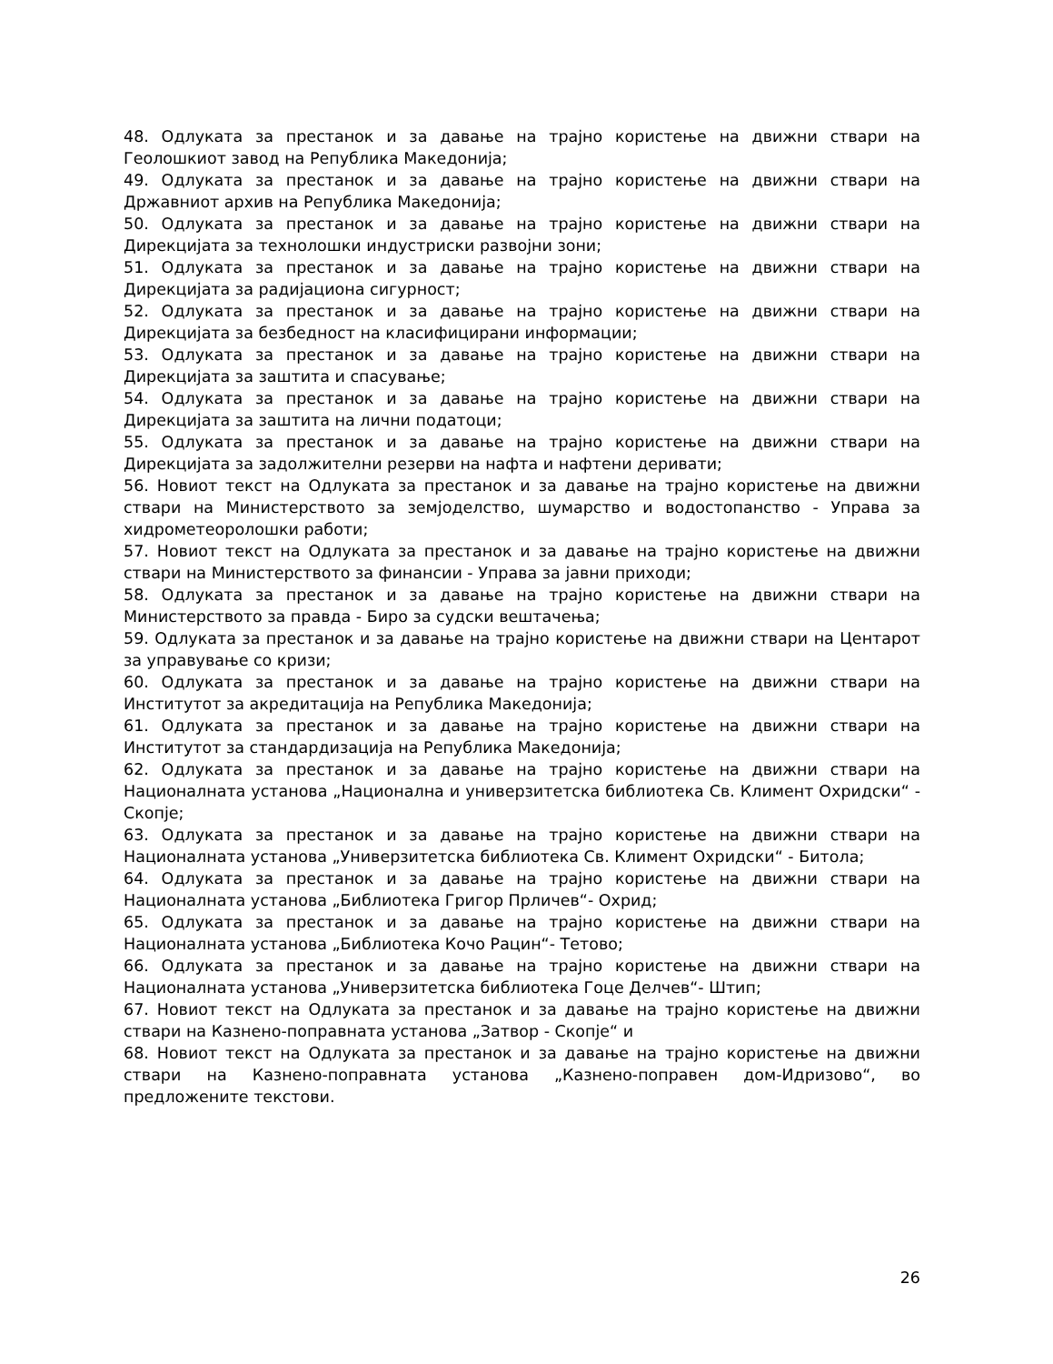48. Одлуката за престанок и за давање на трајно користење на движни ствари на Геолошкиот завод на Република Македонија;
49. Одлуката за престанок и за давање на трајно користење на движни ствари на Државниот архив на Република Македонија;
50. Одлуката за престанок и за давање на трајно користење на движни ствари на Дирекцијата за технолошки индустриски развојни зони;
51. Одлуката за престанок и за давање на трајно користење на движни ствари на Дирекцијата за радијациона сигурност;
52. Одлуката за престанок и за давање на трајно користење на движни ствари на Дирекцијата за безбедност на класифицирани информации;
53. Одлуката за престанок и за давање на трајно користење на движни ствари на Дирекцијата за заштита и спасување;
54. Одлуката за престанок и за давање на трајно користење на движни ствари на Дирекцијата за заштита на лични податоци;
55. Одлуката за престанок и за давање на трајно користење на движни ствари на Дирекцијата за задолжителни резерви на нафта и нафтени деривати;
56. Новиот текст на Одлуката за престанок и за давање на трајно користење на движни ствари на Министерството за земјоделство, шумарство и водостопанство - Управа за хидрометеоролошки работи;
57. Новиот текст на Одлуката за престанок и за давање на трајно користење на движни ствари на Министерството за финансии - Управа за јавни приходи;
58. Одлуката за престанок и за давање на трајно користење на движни ствари на Министерството за правда - Биро за судски вештачења;
59. Одлуката за престанок и за давање на трајно користење на движни ствари на Центарот за управување со кризи;
60. Одлуката за престанок и за давање на трајно користење на движни ствари на Институтот за акредитација на Република Македонија;
61. Одлуката за престанок и за давање на трајно користење на движни ствари на Институтот за стандардизација на Република Македонија;
62. Одлуката за престанок и за давање на трајно користење на движни ствари на Националната установа „Национална и универзитетска библиотека Св. Климент Охридски“ - Скопје;
63. Одлуката за престанок и за давање на трајно користење на движни ствари на Националната установа „Универзитетска библиотека Св. Климент Охридски“ - Битола;
64. Одлуката за престанок и за давање на трајно користење на движни ствари на Националната установа „Библиотека Григор Прличев“- Охрид;
65. Одлуката за престанок и за давање на трајно користење на движни ствари на Националната установа „Библиотека Кочо Рацин“- Тетово;
66. Одлуката за престанок и за давање на трајно користење на движни ствари на Националната установа „Универзитетска библиотека Гоце Делчев“- Штип;
67. Новиот текст на Одлуката за престанок и за давање на трајно користење на движни ствари на Казнено-поправната установа „Затвор - Скопје“ и
68. Новиот текст на Одлуката за престанок и за давање на трајно користење на движни ствари на Казнено-поправната установа „Казнено-поправен дом-Идризово“, во предложените текстови.
26